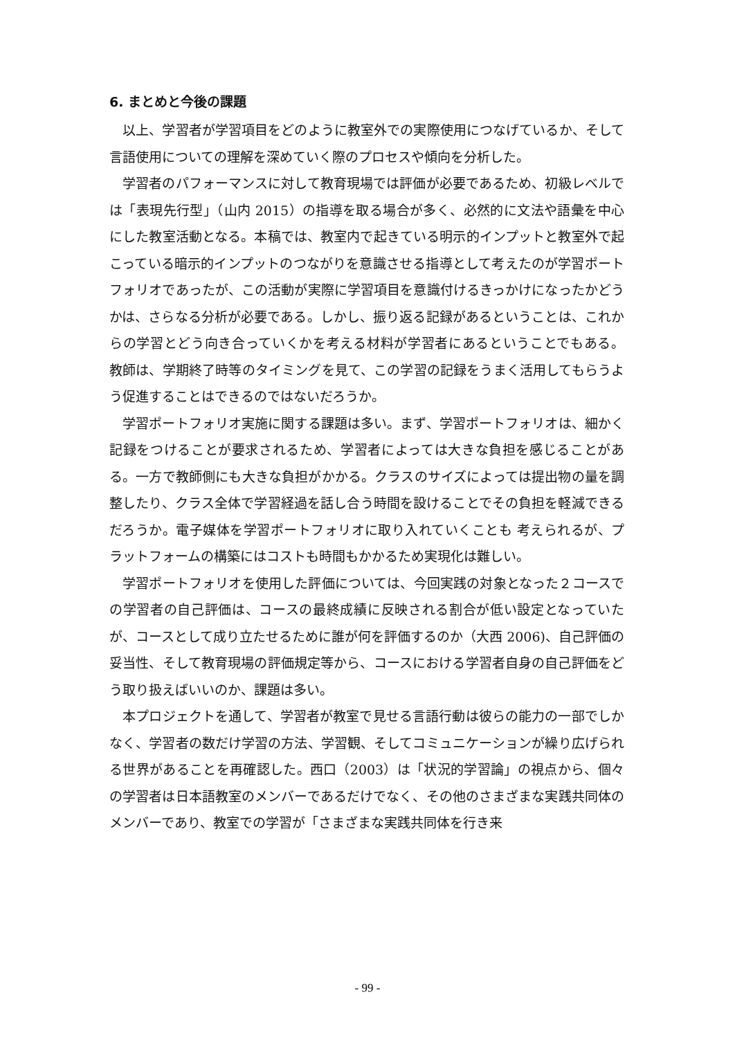6. まとめと今後の課題
　以上、学習者が学習項目をどのように教室外での実際使用につなげているか、そして言語使用についての理解を深めていく際のプロセスや傾向を分析した。
　学習者のパフォーマンスに対して教育現場では評価が必要であるため、初級レベルでは「表現先行型」（山内 2015）の指導を取る場合が多く、必然的に文法や語彙を中心にした教室活動となる。本稿では、教室内で起きている明示的インプットと教室外で起こっている暗示的インプットのつながりを意識させる指導として考えたのが学習ポートフォリオであったが、この活動が実際に学習項目を意識付けるきっかけになったかどうかは、さらなる分析が必要である。しかし、振り返る記録があるということは、これからの学習とどう向き合っていくかを考える材料が学習者にあるということでもある。 教師は、学期終了時等のタイミングを見て、この学習の記録をうまく活用してもらうよう促進することはできるのではないだろうか。
　学習ポートフォリオ実施に関する課題は多い。まず、学習ポートフォリオは、細かく記録をつけることが要求されるため、学習者によっては大きな負担を感じることがある。一方で教師側にも大きな負担がかかる。クラスのサイズによっては提出物の量を調整したり、クラス全体で学習経過を話し合う時間を設けることでその負担を軽減できるだろうか。電子媒体を学習ポートフォリオに取り入れていくことも 考えられるが、プラットフォームの構築にはコストも時間もかかるため実現化は難しい。
　学習ポートフォリオを使用した評価については、今回実践の対象となった２コースでの学習者の自己評価は、コースの最終成績に反映される割合が低い設定となっていたが、コースとして成り立たせるために誰が何を評価するのか（大西 2006)、自己評価の妥当性、そして教育現場の評価規定等から、コースにおける学習者自身の自己評価をどう取り扱えばいいのか、課題は多い。
　本プロジェクトを通して、学習者が教室で見せる言語行動は彼らの能力の一部でしかなく、学習者の数だけ学習の方法、学習観、そしてコミュニケーションが繰り広げられる世界があることを再確認した。西口（2003）は「状況的学習論」の視点から、個々の学習者は日本語教室のメンバーであるだけでなく、その他のさまざまな実践共同体のメンバーであり、教室での学習が「さまざまな実践共同体を行き来
- 99 -